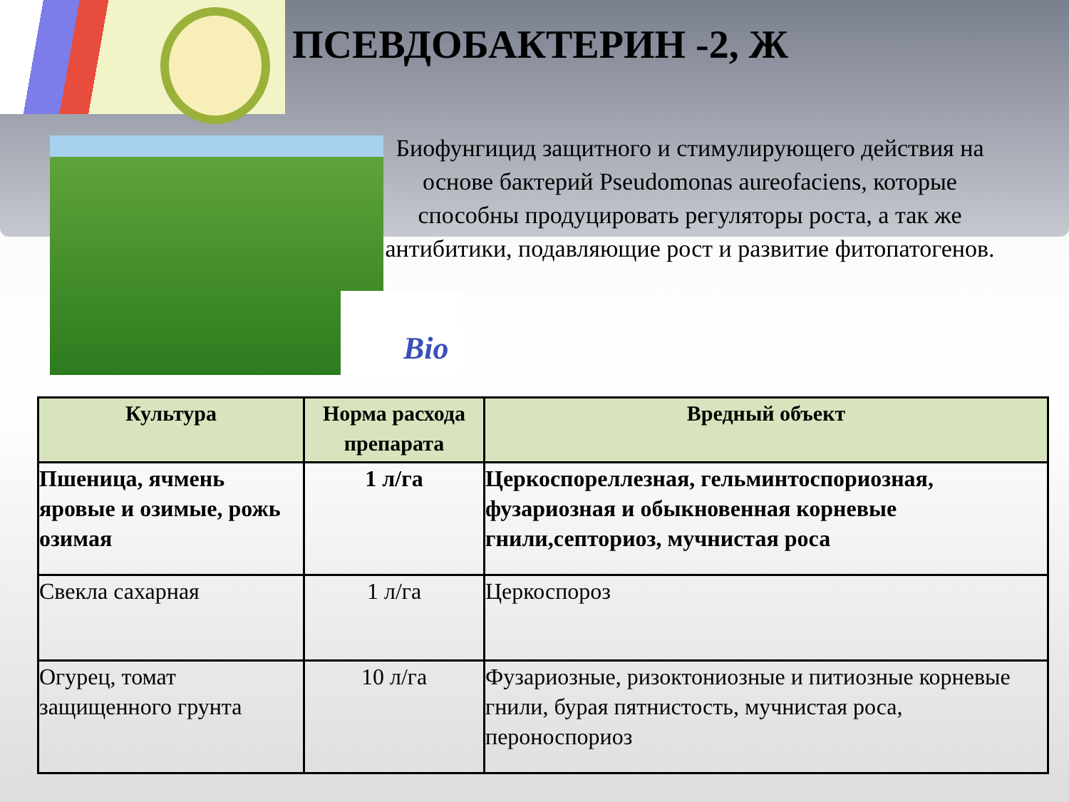ПСЕВДОБАКТЕРИН -2, Ж
Bio
Биофунгицид защитного и стимулирующего действия на основе бактерий Pseudomonas aureofaciens, которые способны продуцировать регуляторы роста, а так же антибитики, подавляющие рост и развитие фитопатогенов.
| Культура | Норма расхода препарата | Вредный объект |
| --- | --- | --- |
| Пшеница, ячмень яровые и озимые, рожь озимая | 1 л/га | Церкоспореллезная, гельминтоспориозная, фузариозная и обыкновенная корневые гнили,септориоз, мучнистая роса |
| Свекла сахарная | 1 л/га | Церкоспороз |
| Огурец, томат защищенного грунта | 10 л/га | Фузариозные, ризоктониозные и питиозные корневые гнили, бурая пятнистость, мучнистая роса, пероноспориоз |